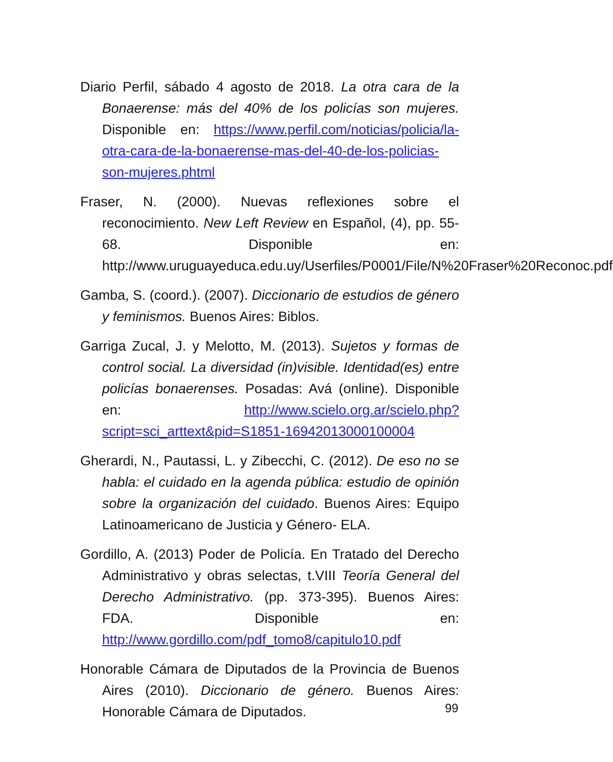Diario Perfil, sábado 4 agosto de 2018. La otra cara de la Bonaerense: más del 40% de los policías son mujeres. Disponible en: https://www.perfil.com/noticias/policia/la-otra-cara-de-la-bonaerense-mas-del-40-de-los-policias-son-mujeres.phtml
Fraser, N. (2000). Nuevas reflexiones sobre el reconocimiento. New Left Review en Español, (4), pp. 55-68. Disponible en: http://www.uruguayeduca.edu.uy/Userfiles/P0001/File/N%20Fraser%20Reconoc.pdf
Gamba, S. (coord.). (2007). Diccionario de estudios de género y feminismos. Buenos Aires: Biblos.
Garriga Zucal, J. y Melotto, M. (2013). Sujetos y formas de control social. La diversidad (in)visible. Identidad(es) entre policías bonaerenses. Posadas: Avá (online). Disponible en: http://www.scielo.org.ar/scielo.php?script=sci_arttext&pid=S1851-16942013000100004
Gherardi, N., Pautassi, L. y Zibecchi, C. (2012). De eso no se habla: el cuidado en la agenda pública: estudio de opinión sobre la organización del cuidado. Buenos Aires: Equipo Latinoamericano de Justicia y Género- ELA.
Gordillo, A. (2013) Poder de Policía. En Tratado del Derecho Administrativo y obras selectas, t.VIII Teoría General del Derecho Administrativo. (pp. 373-395). Buenos Aires: FDA. Disponible en: http://www.gordillo.com/pdf_tomo8/capitulo10.pdf
Honorable Cámara de Diputados de la Provincia de Buenos Aires (2010). Diccionario de género. Buenos Aires: Honorable Cámara de Diputados.
99